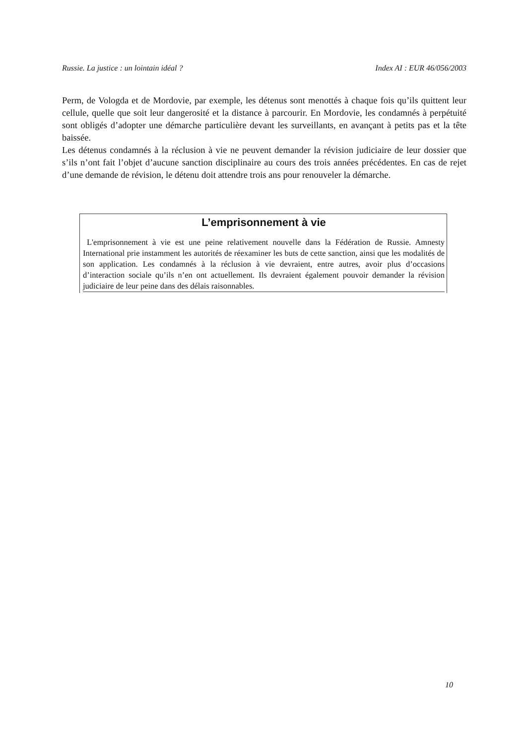Russie. La justice : un lointain idéal ? Index AI : EUR 46/056/2003
Perm, de Vologda et de Mordovie, par exemple, les détenus sont menottés à chaque fois qu’ils quittent leur cellule, quelle que soit leur dangerosité et la distance à parcourir. En Mordovie, les condamnés à perpétuité sont obligés d’adopter une démarche particulière devant les surveillants, en avançant à petits pas et la tête baissée.
Les détenus condamnés à la réclusion à vie ne peuvent demander la révision judiciaire de leur dossier que s’ils n’ont fait l’objet d’aucune sanction disciplinaire au cours des trois années précédentes. En cas de rejet d’une demande de révision, le détenu doit attendre trois ans pour renouveler la démarche.
L’emprisonnement à vie
L'emprisonnement à vie est une peine relativement nouvelle dans la Fédération de Russie. Amnesty International prie instamment les autorités de réexaminer les buts de cette sanction, ainsi que les modalités de son application. Les condamnés à la réclusion à vie devraient, entre autres, avoir plus d’occasions d’interaction sociale qu’ils n’en ont actuellement. Ils devraient également pouvoir demander la révision judiciaire de leur peine dans des délais raisonnables.
10